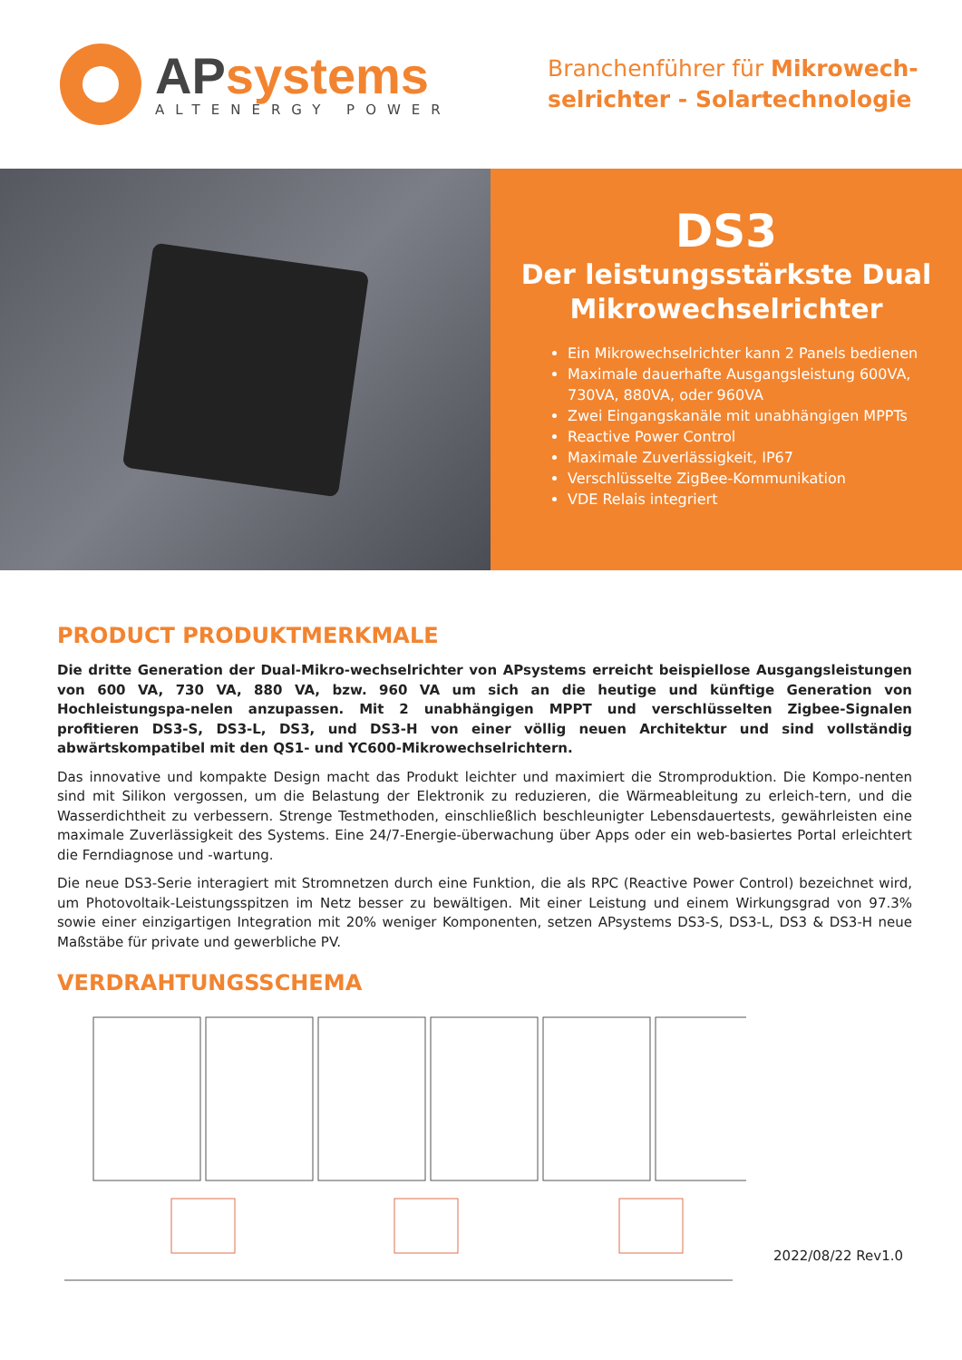APsystems
ALTENERGY POWER
Branchenführer für Mikrowech-
selrichter - Solartechnologie
DS3
Der leistungsstärkste Dual
Mikrowechselrichter
Ein Mikrowechselrichter kann 2 Panels bedienen
Maximale dauerhafte Ausgangsleistung 600VA, 730VA, 880VA, oder 960VA
Zwei Eingangskanäle mit unabhängigen MPPTs
Reactive Power Control
Maximale Zuverlässigkeit, IP67
Verschlüsselte ZigBee-Kommunikation
VDE Relais integriert
PRODUCT PRODUKTMERKMALE
Die dritte Generation der Dual-Mikro-wechselrichter von APsystems erreicht beispiellose Ausgangsleistungen von 600 VA, 730 VA, 880 VA, bzw. 960 VA um sich an die heutige und künftige Generation von Hochleistungspa-nelen anzupassen. Mit 2 unabhängigen MPPT und verschlüsselten Zigbee-Signalen profitieren DS3-S, DS3-L, DS3, und DS3-H von einer völlig neuen Architektur und sind vollständig abwärtskompatibel mit den QS1- und YC600-Mikrowechselrichtern.
Das innovative und kompakte Design macht das Produkt leichter und maximiert die Stromproduktion. Die Kompo-nenten sind mit Silikon vergossen, um die Belastung der Elektronik zu reduzieren, die Wärmeableitung zu erleich-tern, und die Wasserdichtheit zu verbessern. Strenge Testmethoden, einschließlich beschleunigter Lebensdauertests, gewährleisten eine maximale Zuverlässigkeit des Systems. Eine 24/7-Energie-überwachung über Apps oder ein web-basiertes Portal erleichtert die Ferndiagnose und -wartung.
Die neue DS3-Serie interagiert mit Stromnetzen durch eine Funktion, die als RPC (Reactive Power Control) bezeichnet wird, um Photovoltaik-Leistungsspitzen im Netz besser zu bewältigen. Mit einer Leistung und einem Wirkungsgrad von 97.3% sowie einer einzigartigen Integration mit 20% weniger Komponenten, setzen APsystems DS3-S, DS3-L, DS3 & DS3-H neue Maßstäbe für private und gewerbliche PV.
VERDRAHTUNGSSCHEMA
2022/08/22 Rev1.0